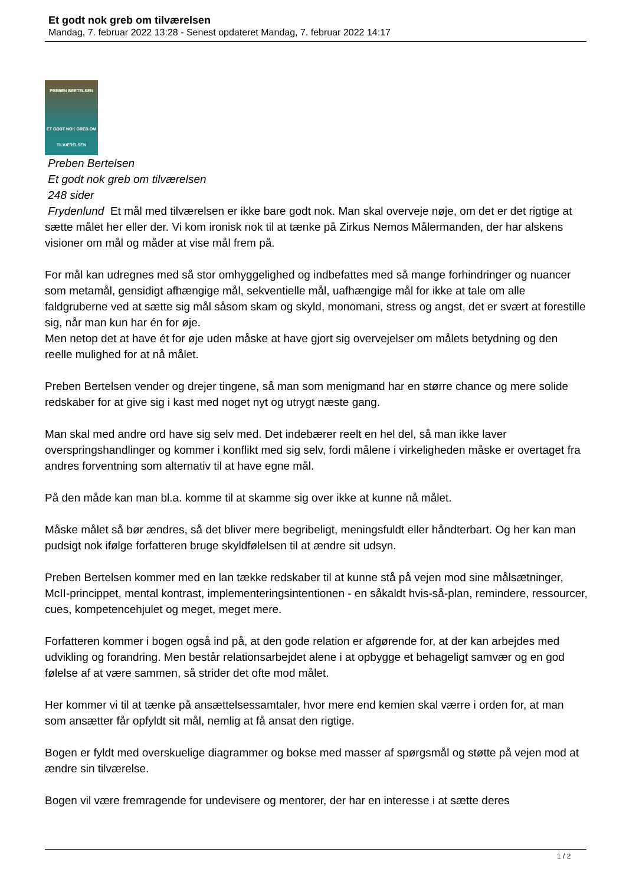Et godt nok greb om tilværelsen
Mandag, 7. februar 2022 13:28 - Senest opdateret Mandag, 7. februar 2022 14:17
PREBEN BERTELSEN
ET GODT NOK GREB OM TILVÆRELSEN
Preben Bertelsen
Et godt nok greb om tilværelsen
248 sider
Frydenlund Et mål med tilværelsen er ikke bare godt nok. Man skal overveje nøje, om det er det rigtige at sætte målet her eller der. Vi kom ironisk nok til at tænke på Zirkus Nemos Målermanden, der har alskens visioner om mål og måder at vise mål frem på.
For mål kan udregnes med så stor omhyggelighed og indbefattes med så mange forhindringer og nuancer som metamål, gensidigt afhængige mål, sekventielle mål, uafhængige mål for ikke at tale om alle faldgruberne ved at sætte sig mål såsom skam og skyld, monomani, stress og angst, det er svært at forestille sig, når man kun har én for øje.
Men netop det at have ét for øje uden måske at have gjort sig overvejelser om målets betydning og den reelle mulighed for at nå målet.
Preben Bertelsen vender og drejer tingene, så man som menigmand har en større chance og mere solide redskaber for at give sig i kast med noget nyt og utrygt næste gang.
Man skal med andre ord have sig selv med. Det indebærer reelt en hel del, så man ikke laver overspringshandlinger og kommer i konflikt med sig selv, fordi målene i virkeligheden måske er overtaget fra andres forventning som alternativ til at have egne mål.
På den måde kan man bl.a. komme til at skamme sig over ikke at kunne nå målet.
Måske målet så bør ændres, så det bliver mere begribeligt, meningsfuldt eller håndterbart. Og her kan man pudsigt nok ifølge forfatteren bruge skyldfølelsen til at ændre sit udsyn.
Preben Bertelsen kommer med en lan tække redskaber til at kunne stå på vejen mod sine målsætninger, McII-princippet, mental kontrast, implementeringsintentionen - en såkaldt hvis-så-plan, remindere, ressourcer, cues, kompetencehjulet og meget, meget mere.
Forfatteren kommer i bogen også ind på, at den gode relation er afgørende for, at der kan arbejdes med udvikling og forandring. Men består relationsarbejdet alene i at opbygge et behageligt samvær og en god følelse af at være sammen, så strider det ofte mod målet.
Her kommer vi til at tænke på ansættelsessamtaler, hvor mere end kemien skal værre i orden for, at man som ansætter får opfyldt sit mål, nemlig at få ansat den rigtige.
Bogen er fyldt med overskuelige diagrammer og bokse med masser af spørgsmål og støtte på vejen mod at ændre sin tilværelse.
Bogen vil være fremragende for undevisere og mentorer, der har en interesse i at sætte deres
1 / 2